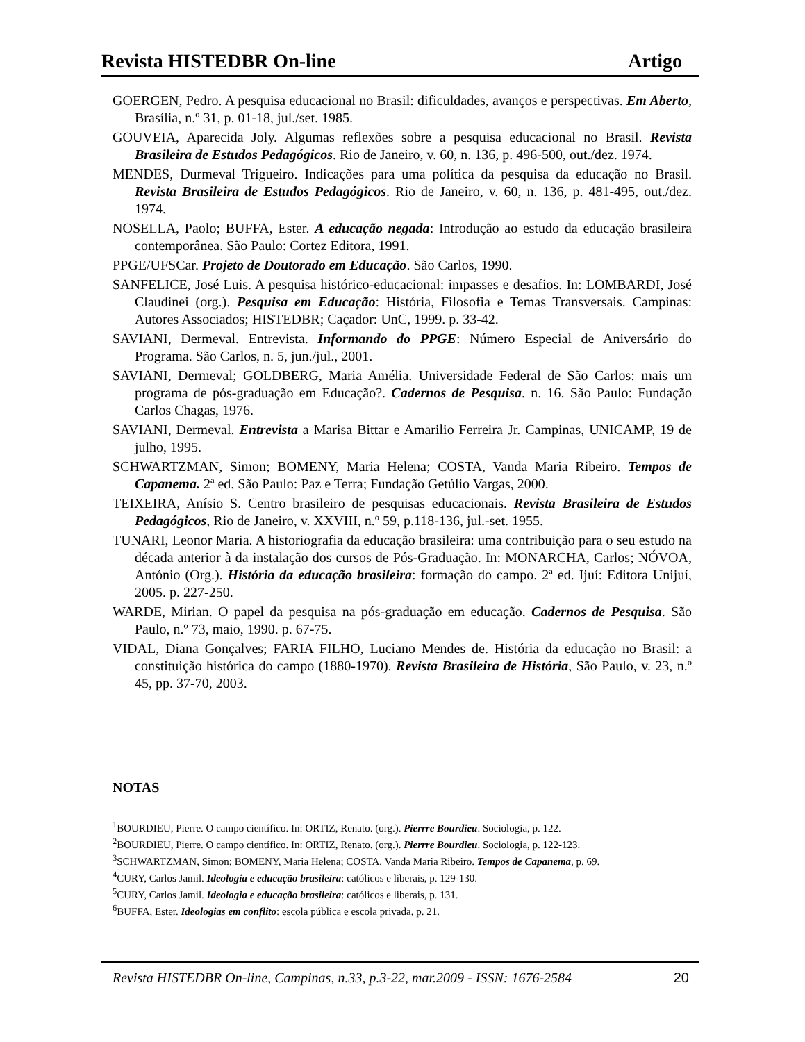Revista HISTEDBR On-line Artigo
GOERGEN, Pedro. A pesquisa educacional no Brasil: dificuldades, avanços e perspectivas. Em Aberto, Brasília, n.º 31, p. 01-18, jul./set. 1985.
GOUVEIA, Aparecida Joly. Algumas reflexões sobre a pesquisa educacional no Brasil. Revista Brasileira de Estudos Pedagógicos. Rio de Janeiro, v. 60, n. 136, p. 496-500, out./dez. 1974.
MENDES, Durmeval Trigueiro. Indicações para uma política da pesquisa da educação no Brasil. Revista Brasileira de Estudos Pedagógicos. Rio de Janeiro, v. 60, n. 136, p. 481-495, out./dez. 1974.
NOSELLA, Paolo; BUFFA, Ester. A educação negada: Introdução ao estudo da educação brasileira contemporânea. São Paulo: Cortez Editora, 1991.
PPGE/UFSCar. Projeto de Doutorado em Educação. São Carlos, 1990.
SANFELICE, José Luis. A pesquisa histórico-educacional: impasses e desafios. In: LOMBARDI, José Claudinei (org.). Pesquisa em Educação: História, Filosofia e Temas Transversais. Campinas: Autores Associados; HISTEDBR; Caçador: UnC, 1999. p. 33-42.
SAVIANI, Dermeval. Entrevista. Informando do PPGE: Número Especial de Aniversário do Programa. São Carlos, n. 5, jun./jul., 2001.
SAVIANI, Dermeval; GOLDBERG, Maria Amélia. Universidade Federal de São Carlos: mais um programa de pós-graduação em Educação?. Cadernos de Pesquisa. n. 16. São Paulo: Fundação Carlos Chagas, 1976.
SAVIANI, Dermeval. Entrevista a Marisa Bittar e Amarilio Ferreira Jr. Campinas, UNICAMP, 19 de julho, 1995.
SCHWARTZMAN, Simon; BOMENY, Maria Helena; COSTA, Vanda Maria Ribeiro. Tempos de Capanema. 2ª ed. São Paulo: Paz e Terra; Fundação Getúlio Vargas, 2000.
TEIXEIRA, Anísio S. Centro brasileiro de pesquisas educacionais. Revista Brasileira de Estudos Pedagógicos, Rio de Janeiro, v. XXVIII, n.º 59, p.118-136, jul.-set. 1955.
TUNARI, Leonor Maria. A historiografia da educação brasileira: uma contribuição para o seu estudo na década anterior à da instalação dos cursos de Pós-Graduação. In: MONARCHA, Carlos; NÓVOA, António (Org.). História da educação brasileira: formação do campo. 2ª ed. Ijuí: Editora Unijuí, 2005. p. 227-250.
WARDE, Mirian. O papel da pesquisa na pós-graduação em educação. Cadernos de Pesquisa. São Paulo, n.º 73, maio, 1990. p. 67-75.
VIDAL, Diana Gonçalves; FARIA FILHO, Luciano Mendes de. História da educação no Brasil: a constituição histórica do campo (1880-1970). Revista Brasileira de História, São Paulo, v. 23, n.º 45, pp. 37-70, 2003.
NOTAS
<sup>1</sup> BOURDIEU, Pierre. O campo científico. In: ORTIZ, Renato. (org.). Pierrre Bourdieu. Sociologia, p. 122.
<sup>2</sup> BOURDIEU, Pierre. O campo científico. In: ORTIZ, Renato. (org.). Pierrre Bourdieu. Sociologia, p. 122-123.
<sup>3</sup> SCHWARTZMAN, Simon; BOMENY, Maria Helena; COSTA, Vanda Maria Ribeiro. Tempos de Capanema, p. 69.
<sup>4</sup> CURY, Carlos Jamil. Ideologia e educação brasileira: católicos e liberais, p. 129-130.
<sup>5</sup> CURY, Carlos Jamil. Ideologia e educação brasileira: católicos e liberais, p. 131.
<sup>6</sup>BUFFA, Ester. Ideologias em conflito: escola pública e escola privada, p. 21.
Revista HISTEDBR On-line, Campinas, n.33, p.3-22, mar.2009 - ISSN: 1676-2584 20